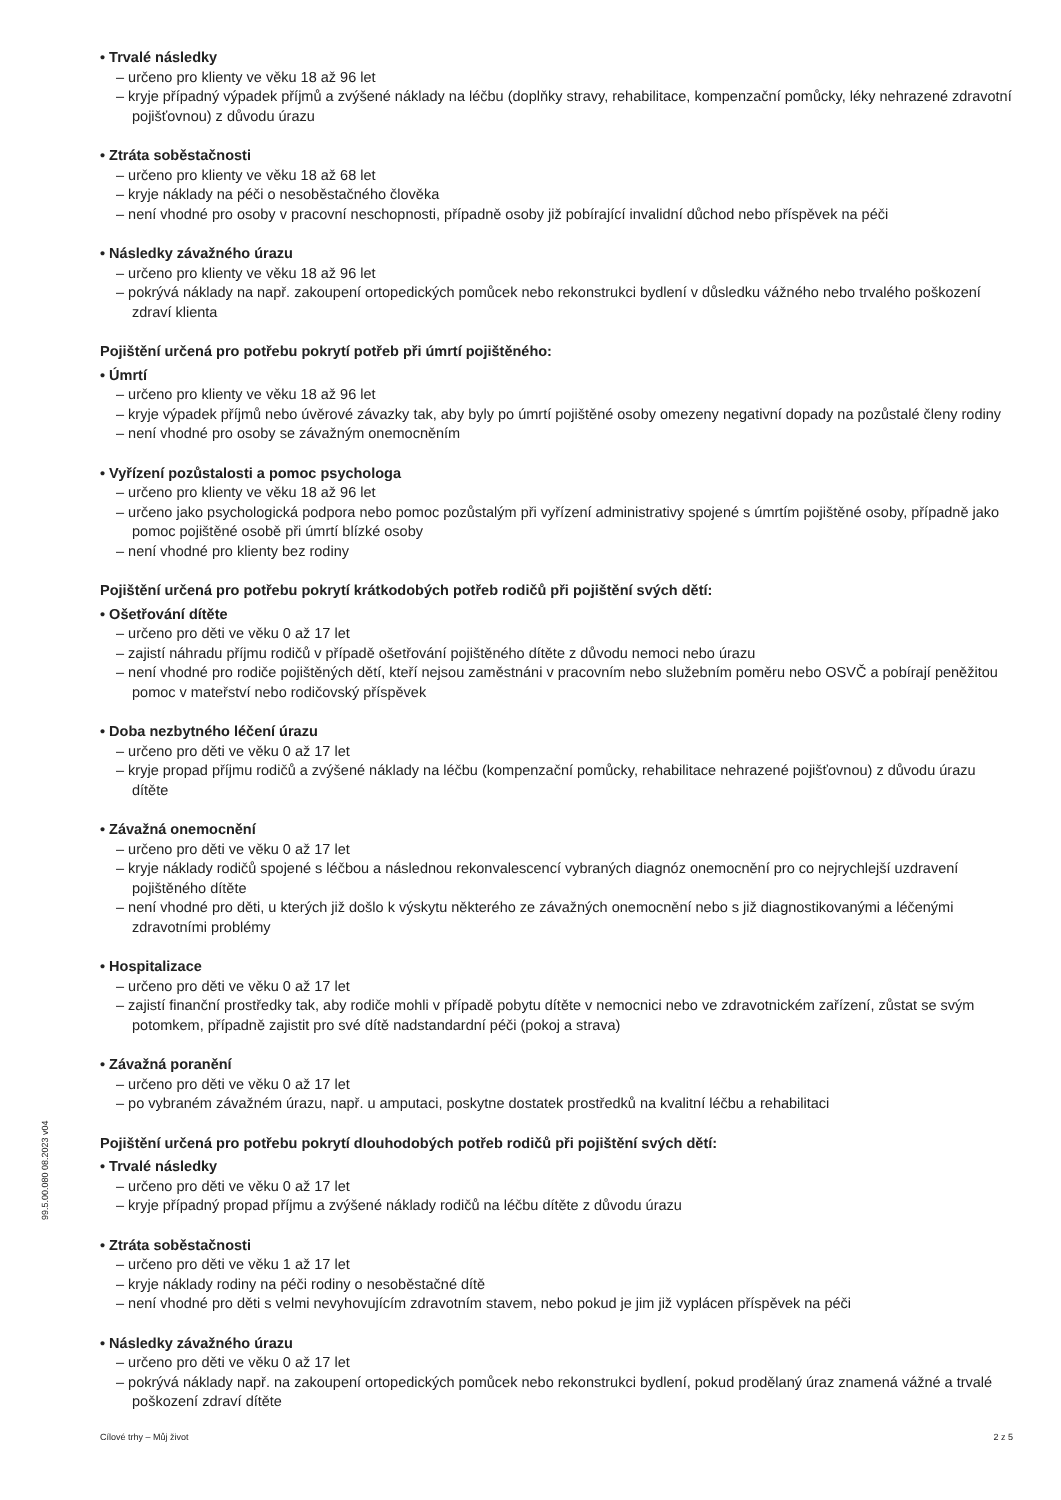• Trvalé následky
– určeno pro klienty ve věku 18 až 96 let
– kryje případný výpadek příjmů a zvýšené náklady na léčbu (doplňky stravy, rehabilitace, kompenzační pomůcky, léky nehrazené zdravotní pojišťovnou) z důvodu úrazu
• Ztráta soběstačnosti
– určeno pro klienty ve věku 18 až 68 let
– kryje náklady na péči o nesoběstačného člověka
– není vhodné pro osoby v pracovní neschopnosti, případně osoby již pobírající invalidní důchod nebo příspěvek na péči
• Následky závažného úrazu
– určeno pro klienty ve věku 18 až 96 let
– pokrývá náklady na např. zakoupení ortopedických pomůcek nebo rekonstrukci bydlení v důsledku vážného nebo trvalého poškození zdraví klienta
Pojištění určená pro potřebu pokrytí potřeb při úmrtí pojištěného:
• Úmrtí
– určeno pro klienty ve věku 18 až 96 let
– kryje výpadek příjmů nebo úvěrové závazky tak, aby byly po úmrtí pojištěné osoby omezeny negativní dopady na pozůstalé členy rodiny
– není vhodné pro osoby se závažným onemocněním
• Vyřízení pozůstalosti a pomoc psychologa
– určeno pro klienty ve věku 18 až 96 let
– určeno jako psychologická podpora nebo pomoc pozůstalým při vyřízení administrativy spojené s úmrtím pojištěné osoby, případně jako pomoc pojištěné osobě při úmrtí blízké osoby
– není vhodné pro klienty bez rodiny
Pojištění určená pro potřebu pokrytí krátkodobých potřeb rodičů při pojištění svých dětí:
• Ošetřování dítěte
– určeno pro děti ve věku 0 až 17 let
– zajistí náhradu příjmu rodičů v případě ošetřování pojištěného dítěte z důvodu nemoci nebo úrazu
– není vhodné pro rodiče pojištěných dětí, kteří nejsou zaměstnáni v pracovním nebo služebním poměru nebo OSVČ a pobírají peněžitou pomoc v mateřství nebo rodičovský příspěvek
• Doba nezbytného léčení úrazu
– určeno pro děti ve věku 0 až 17 let
– kryje propad příjmu rodičů a zvýšené náklady na léčbu (kompenzační pomůcky, rehabilitace nehrazené pojišťovnou) z důvodu úrazu dítěte
• Závažná onemocnění
– určeno pro děti ve věku 0 až 17 let
– kryje náklady rodičů spojené s léčbou a následnou rekonvalescencí vybraných diagnóz onemocnění pro co nejrychlejší uzdravení pojištěného dítěte
– není vhodné pro děti, u kterých již došlo k výskytu některého ze závažných onemocnění nebo s již diagnostikovanými a léčenými zdravotními problémy
• Hospitalizace
– určeno pro děti ve věku 0 až 17 let
– zajistí finanční prostředky tak, aby rodiče mohli v případě pobytu dítěte v nemocnici nebo ve zdravotnickém zařízení, zůstat se svým potomkem, případně zajistit pro své dítě nadstandardní péči (pokoj a strava)
• Závažná poranění
– určeno pro děti ve věku 0 až 17 let
– po vybraném závažném úrazu, např. u amputaci, poskytne dostatek prostředků na kvalitní léčbu a rehabilitaci
Pojištění určená pro potřebu pokrytí dlouhodobých potřeb rodičů při pojištění svých dětí:
• Trvalé následky
– určeno pro děti ve věku 0 až 17 let
– kryje případný propad příjmu a zvýšené náklady rodičů na léčbu dítěte z důvodu úrazu
• Ztráta soběstačnosti
– určeno pro děti ve věku 1 až 17 let
– kryje náklady rodiny na péči rodiny o nesoběstačné dítě
– není vhodné pro děti s velmi nevyhovujícím zdravotním stavem, nebo pokud je jim již vyplácen příspěvek na péči
• Následky závažného úrazu
– určeno pro děti ve věku 0 až 17 let
– pokrývá náklady např. na zakoupení ortopedických pomůcek nebo rekonstrukci bydlení, pokud prodělaný úraz znamená vážné a trvalé poškození zdraví dítěte
99.5.00.080 08.2023 v04
Cílové trhy – Můj život 2 z 5